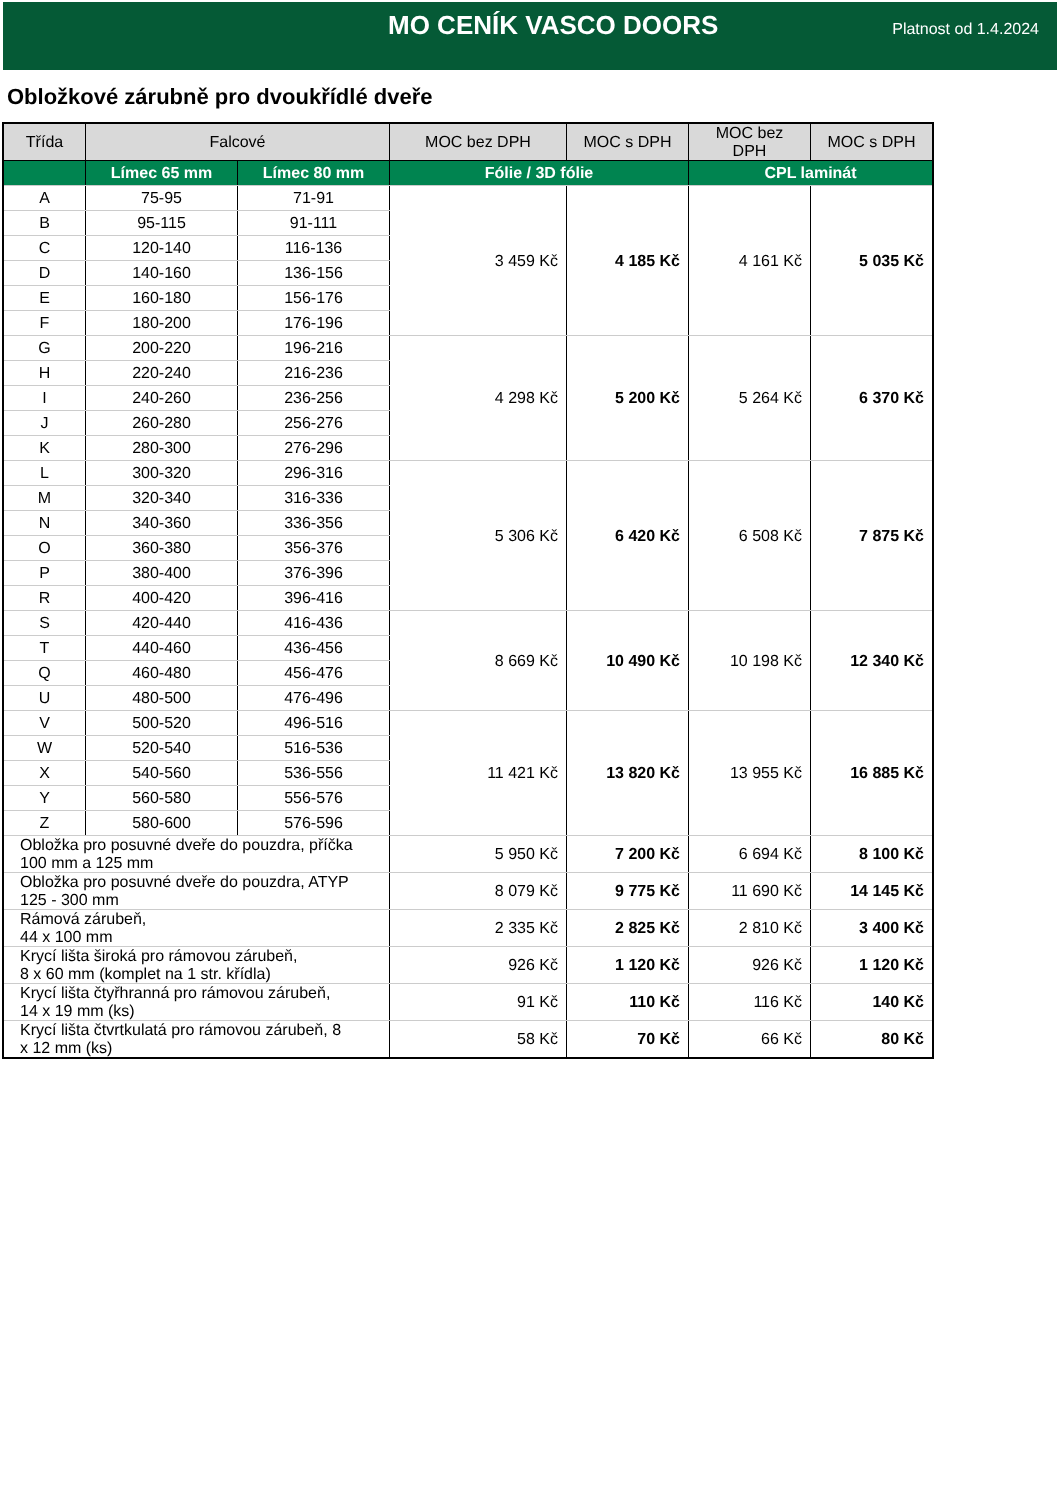MO CENÍK VASCO DOORS
Platnost od 1.4.2024
Obložkové zárubně pro dvoukřídlé dveře
| Třída | Falcové | | MOC bez DPH | MOC s DPH | MOC bez DPH | MOC s DPH |
| --- | --- | --- | --- | --- | --- | --- |
| | Límec 65 mm | Límec 80 mm | Fólie / 3D fólie | | CPL laminát | |
| A | 75-95 | 71-91 | 3 459 Kč | 4 185 Kč | 4 161 Kč | 5 035 Kč |
| B | 95-115 | 91-111 | | | | |
| C | 120-140 | 116-136 | | | | |
| D | 140-160 | 136-156 | | | | |
| E | 160-180 | 156-176 | | | | |
| F | 180-200 | 176-196 | | | | |
| G | 200-220 | 196-216 | 4 298 Kč | 5 200 Kč | 5 264 Kč | 6 370 Kč |
| H | 220-240 | 216-236 | | | | |
| I | 240-260 | 236-256 | | | | |
| J | 260-280 | 256-276 | | | | |
| K | 280-300 | 276-296 | | | | |
| L | 300-320 | 296-316 | 5 306 Kč | 6 420 Kč | 6 508 Kč | 7 875 Kč |
| M | 320-340 | 316-336 | | | | |
| N | 340-360 | 336-356 | | | | |
| O | 360-380 | 356-376 | | | | |
| P | 380-400 | 376-396 | | | | |
| R | 400-420 | 396-416 | | | | |
| S | 420-440 | 416-436 | 8 669 Kč | 10 490 Kč | 10 198 Kč | 12 340 Kč |
| T | 440-460 | 436-456 | | | | |
| Q | 460-480 | 456-476 | | | | |
| U | 480-500 | 476-496 | | | | |
| V | 500-520 | 496-516 | 11 421 Kč | 13 820 Kč | 13 955 Kč | 16 885 Kč |
| W | 520-540 | 516-536 | | | | |
| X | 540-560 | 536-556 | | | | |
| Y | 560-580 | 556-576 | | | | |
| Z | 580-600 | 576-596 | | | | |
| Obložka pro posuvné dveře do pouzdra, příčka 100 mm a 125 mm | | | 5 950 Kč | 7 200 Kč | 6 694 Kč | 8 100 Kč |
| Obložka pro posuvné dveře do pouzdra, ATYP 125 - 300 mm | | | 8 079 Kč | 9 775 Kč | 11 690 Kč | 14 145 Kč |
| Rámová zárubeň, 44 x 100 mm | | | 2 335 Kč | 2 825 Kč | 2 810 Kč | 3 400 Kč |
| Krycí lišta široká pro rámovou zárubeň, 8 x 60 mm (komplet na 1 str. křídla) | | | 926 Kč | 1 120 Kč | 926 Kč | 1 120 Kč |
| Krycí lišta čtyřhranná pro rámovou zárubeň, 14 x 19 mm (ks) | | | 91 Kč | 110 Kč | 116 Kč | 140 Kč |
| Krycí lišta čtvrtkulatá pro rámovou zárubeň, 8 x 12 mm (ks) | | | 58 Kč | 70 Kč | 66 Kč | 80 Kč |